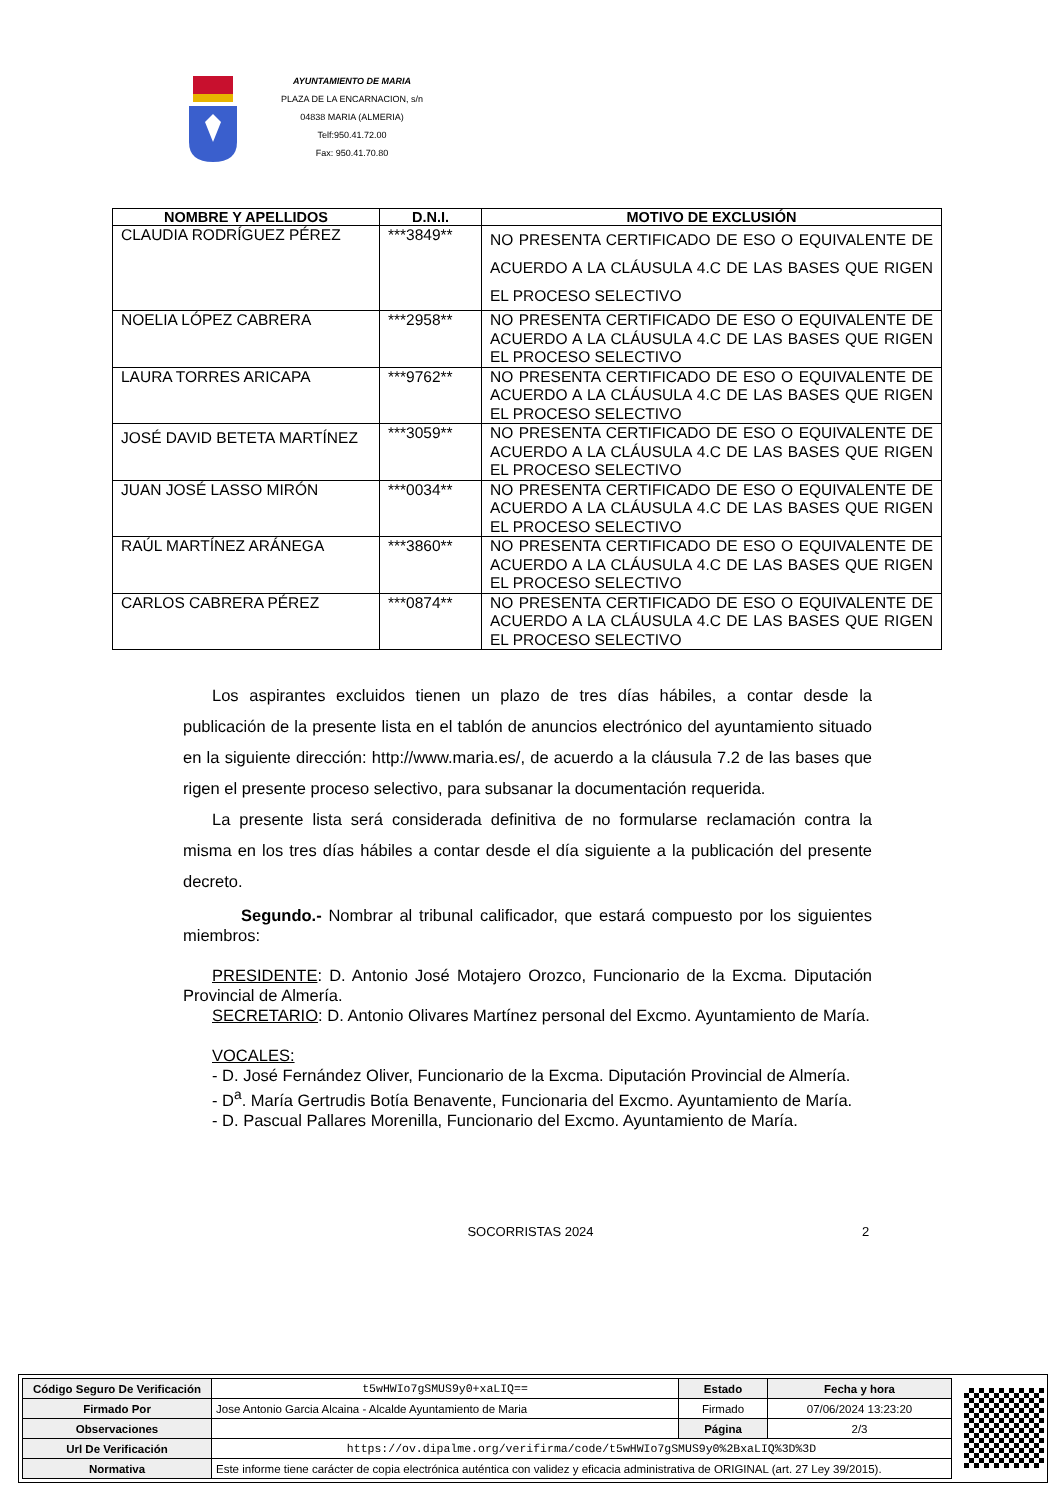AYUNTAMIENTO DE MARIA
PLAZA DE LA ENCARNACION, s/n
04838 MARIA (ALMERIA)
Telf:950.41.72.00
Fax: 950.41.70.80
| NOMBRE Y APELLIDOS | D.N.I. | MOTIVO DE EXCLUSIÓN |
| --- | --- | --- |
| CLAUDIA RODRÍGUEZ PÉREZ | ***3849** | NO PRESENTA CERTIFICADO DE ESO O EQUIVALENTE DE ACUERDO A LA CLÁUSULA 4.C DE LAS BASES QUE RIGEN EL PROCESO SELECTIVO |
| NOELIA LÓPEZ CABRERA | ***2958** | NO PRESENTA CERTIFICADO DE ESO O EQUIVALENTE DE ACUERDO A LA CLÁUSULA 4.C DE LAS BASES QUE RIGEN EL PROCESO SELECTIVO |
| LAURA TORRES ARICAPA | ***9762** | NO PRESENTA CERTIFICADO DE ESO O EQUIVALENTE DE ACUERDO A LA CLÁUSULA 4.C DE LAS BASES QUE RIGEN EL PROCESO SELECTIVO |
| JOSÉ DAVID BETETA MARTÍNEZ | ***3059** | NO PRESENTA CERTIFICADO DE ESO O EQUIVALENTE DE ACUERDO A LA CLÁUSULA 4.C DE LAS BASES QUE RIGEN EL PROCESO SELECTIVO |
| JUAN JOSÉ LASSO MIRÓN | ***0034** | NO PRESENTA CERTIFICADO DE ESO O EQUIVALENTE DE ACUERDO A LA CLÁUSULA 4.C DE LAS BASES QUE RIGEN EL PROCESO SELECTIVO |
| RAÚL MARTÍNEZ ARÁNEGA | ***3860** | NO PRESENTA CERTIFICADO DE ESO O EQUIVALENTE DE ACUERDO A LA CLÁUSULA 4.C DE LAS BASES QUE RIGEN EL PROCESO SELECTIVO |
| CARLOS CABRERA PÉREZ | ***0874** | NO PRESENTA CERTIFICADO DE ESO O EQUIVALENTE DE ACUERDO A LA CLÁUSULA 4.C DE LAS BASES QUE RIGEN EL PROCESO SELECTIVO |
Los aspirantes excluidos tienen un plazo de tres días hábiles, a contar desde la publicación de la presente lista en el tablón de anuncios electrónico del ayuntamiento situado en la siguiente dirección: http://www.maria.es/, de acuerdo a la cláusula 7.2 de las bases que rigen el presente proceso selectivo, para subsanar la documentación requerida.
La presente lista será considerada definitiva de no formularse reclamación contra la misma en los tres días hábiles a contar desde el día siguiente a la publicación del presente decreto.
Segundo.- Nombrar al tribunal calificador, que estará compuesto por los siguientes miembros:
PRESIDENTE: D. Antonio José Motajero Orozco, Funcionario de la Excma. Diputación Provincial de Almería.
SECRETARIO: D. Antonio Olivares Martínez personal del Excmo. Ayuntamiento de María.
VOCALES:
- D. José Fernández Oliver, Funcionario de la Excma. Diputación Provincial de Almería.
- D<sup>a</sup>. María Gertrudis Botía Benavente, Funcionaria del Excmo. Ayuntamiento de María.
- D. Pascual Pallares Morenilla, Funcionario del Excmo. Ayuntamiento de María.
SOCORRISTAS 2024 2
| Código Seguro De Verificación | t5wHWIo7gSMUS9y0+xaLIQ== | Estado | Fecha y hora |
| Firmado Por | Jose Antonio Garcia Alcaina - Alcalde Ayuntamiento de Maria | Firmado | 07/06/2024 13:23:20 |
| Observaciones | | Página | 2/3 |
| Url De Verificación | https://ov.dipalme.org/verifirma/code/t5wHWIo7gSMUS9y0%2BxaLIQ%3D%3D | | |
| Normativa | Este informe tiene carácter de copia electrónica auténtica con validez y eficacia administrativa de ORIGINAL (art. 27 Ley 39/2015). | | |